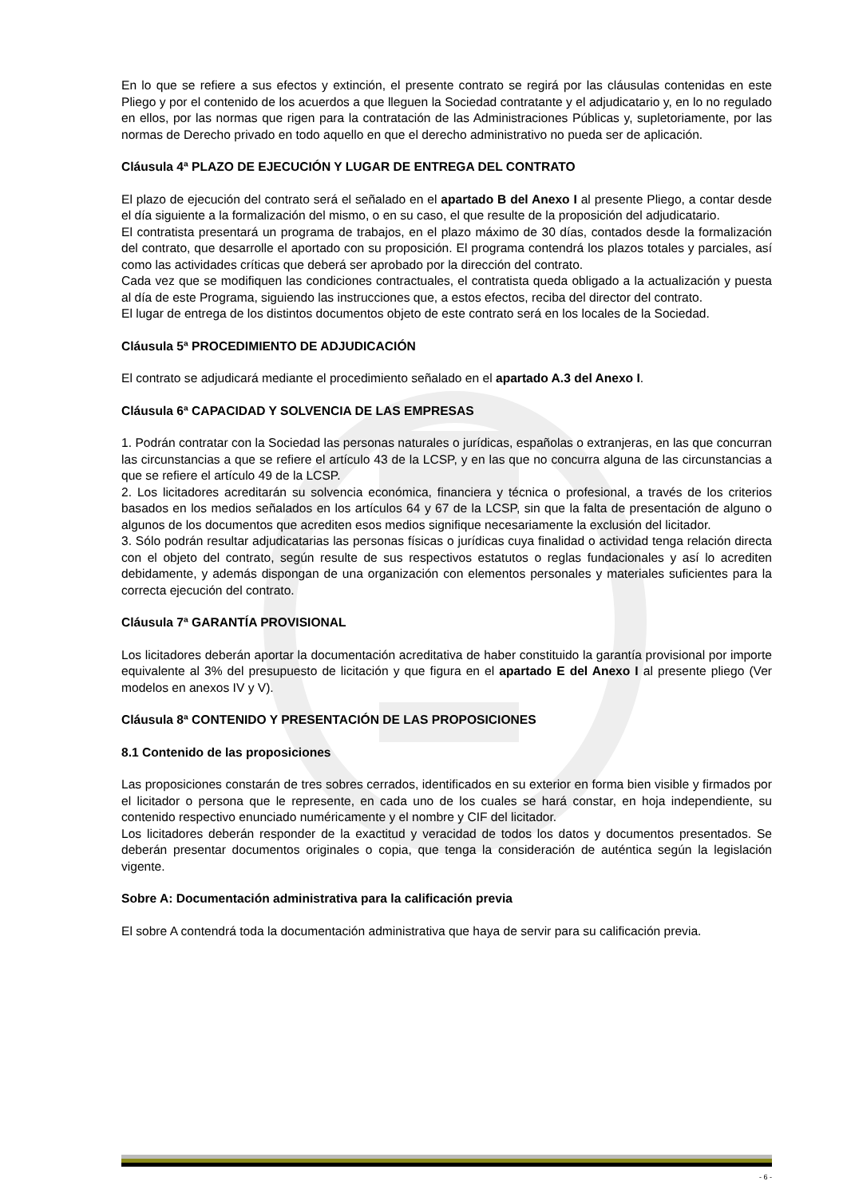En lo que se refiere a sus efectos y extinción, el presente contrato se regirá por las cláusulas contenidas en este Pliego y por el contenido de los acuerdos a que lleguen la Sociedad contratante y el adjudicatario y, en lo no regulado en ellos, por las normas que rigen para la contratación de las Administraciones Públicas y, supletoriamente, por las normas de Derecho privado en todo aquello en que el derecho administrativo no pueda ser de aplicación.
Cláusula 4ª PLAZO DE EJECUCIÓN Y LUGAR DE ENTREGA DEL CONTRATO
El plazo de ejecución del contrato será el señalado en el apartado B del Anexo I al presente Pliego, a contar desde el día siguiente a la formalización del mismo, o en su caso, el que resulte de la proposición del adjudicatario.
El contratista presentará un programa de trabajos, en el plazo máximo de 30 días, contados desde la formalización del contrato, que desarrolle el aportado con su proposición. El programa contendrá los plazos totales y parciales, así como las actividades críticas que deberá ser aprobado por la dirección del contrato.
Cada vez que se modifiquen las condiciones contractuales, el contratista queda obligado a la actualización y puesta al día de este Programa, siguiendo las instrucciones que, a estos efectos, reciba del director del contrato.
El lugar de entrega de los distintos documentos objeto de este contrato será en los locales de la Sociedad.
Cláusula 5ª PROCEDIMIENTO DE ADJUDICACIÓN
El contrato se adjudicará mediante el procedimiento señalado en el apartado A.3 del Anexo I.
Cláusula 6ª CAPACIDAD Y SOLVENCIA DE LAS EMPRESAS
1. Podrán contratar con la Sociedad las personas naturales o jurídicas, españolas o extranjeras, en las que concurran las circunstancias a que se refiere el artículo 43 de la LCSP, y en las que no concurra alguna de las circunstancias a que se refiere el artículo 49 de la LCSP.
2. Los licitadores acreditarán su solvencia económica, financiera y técnica o profesional, a través de los criterios basados en los medios señalados en los artículos 64 y 67 de la LCSP, sin que la falta de presentación de alguno o algunos de los documentos que acrediten esos medios signifique necesariamente la exclusión del licitador.
3. Sólo podrán resultar adjudicatarias las personas físicas o jurídicas cuya finalidad o actividad tenga relación directa con el objeto del contrato, según resulte de sus respectivos estatutos o reglas fundacionales y así lo acrediten debidamente, y además dispongan de una organización con elementos personales y materiales suficientes para la correcta ejecución del contrato.
Cláusula 7ª GARANTÍA PROVISIONAL
Los licitadores deberán aportar la documentación acreditativa de haber constituido la garantía provisional por importe equivalente al 3% del presupuesto de licitación y que figura en el apartado E del Anexo I al presente pliego (Ver modelos en anexos IV y V).
Cláusula 8ª CONTENIDO Y PRESENTACIÓN DE LAS PROPOSICIONES
8.1 Contenido de las proposiciones
Las proposiciones constarán de tres sobres cerrados, identificados en su exterior en forma bien visible y firmados por el licitador o persona que le represente, en cada uno de los cuales se hará constar, en hoja independiente, su contenido respectivo enunciado numéricamente y el nombre y CIF del licitador.
Los licitadores deberán responder de la exactitud y veracidad de todos los datos y documentos presentados. Se deberán presentar documentos originales o copia, que tenga la consideración de auténtica según la legislación vigente.
Sobre A: Documentación administrativa para la calificación previa
El sobre A contendrá toda la documentación administrativa que haya de servir para su calificación previa.
- 6 -